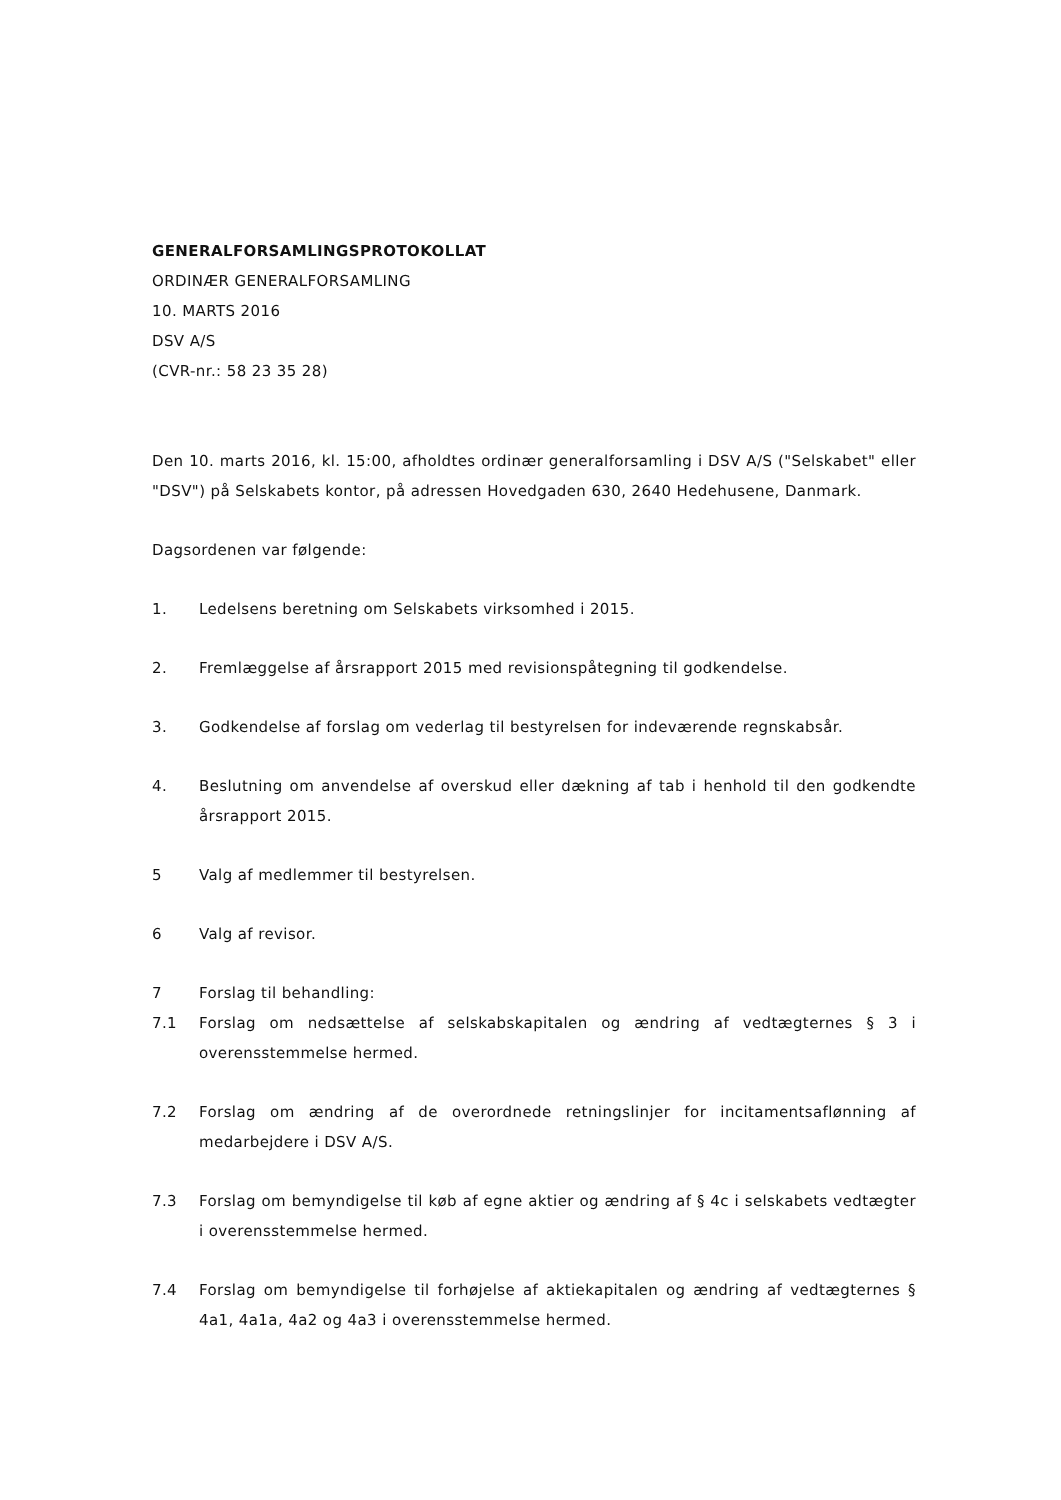GENERALFORSAMLINGSPROTOKOLLAT
ORDINÆR GENERALFORSAMLING
10. MARTS 2016
DSV A/S
(CVR-nr.: 58 23 35 28)
Den 10. marts 2016, kl. 15:00, afholdtes ordinær generalforsamling i DSV A/S ("Selskabet" eller "DSV") på Selskabets kontor, på adressen Hovedgaden 630, 2640 Hedehusene, Danmark.
Dagsordenen var følgende:
1. Ledelsens beretning om Selskabets virksomhed i 2015.
2. Fremlæggelse af årsrapport 2015 med revisionspåtegning til godkendelse.
3. Godkendelse af forslag om vederlag til bestyrelsen for indeværende regnskabsår.
4. Beslutning om anvendelse af overskud eller dækning af tab i henhold til den godkendte årsrapport 2015.
5 Valg af medlemmer til bestyrelsen.
6 Valg af revisor.
7 Forslag til behandling:
7.1 Forslag om nedsættelse af selskabskapitalen og ændring af vedtægternes § 3 i overensstemmelse hermed.
7.2 Forslag om ændring af de overordnede retningslinjer for incitamentsaflønning af medarbejdere i DSV A/S.
7.3 Forslag om bemyndigelse til køb af egne aktier og ændring af § 4c i selskabets vedtægter i overensstemmelse hermed.
7.4 Forslag om bemyndigelse til forhøjelse af aktiekapitalen og ændring af vedtægternes § 4a1, 4a1a, 4a2 og 4a3 i overensstemmelse hermed.